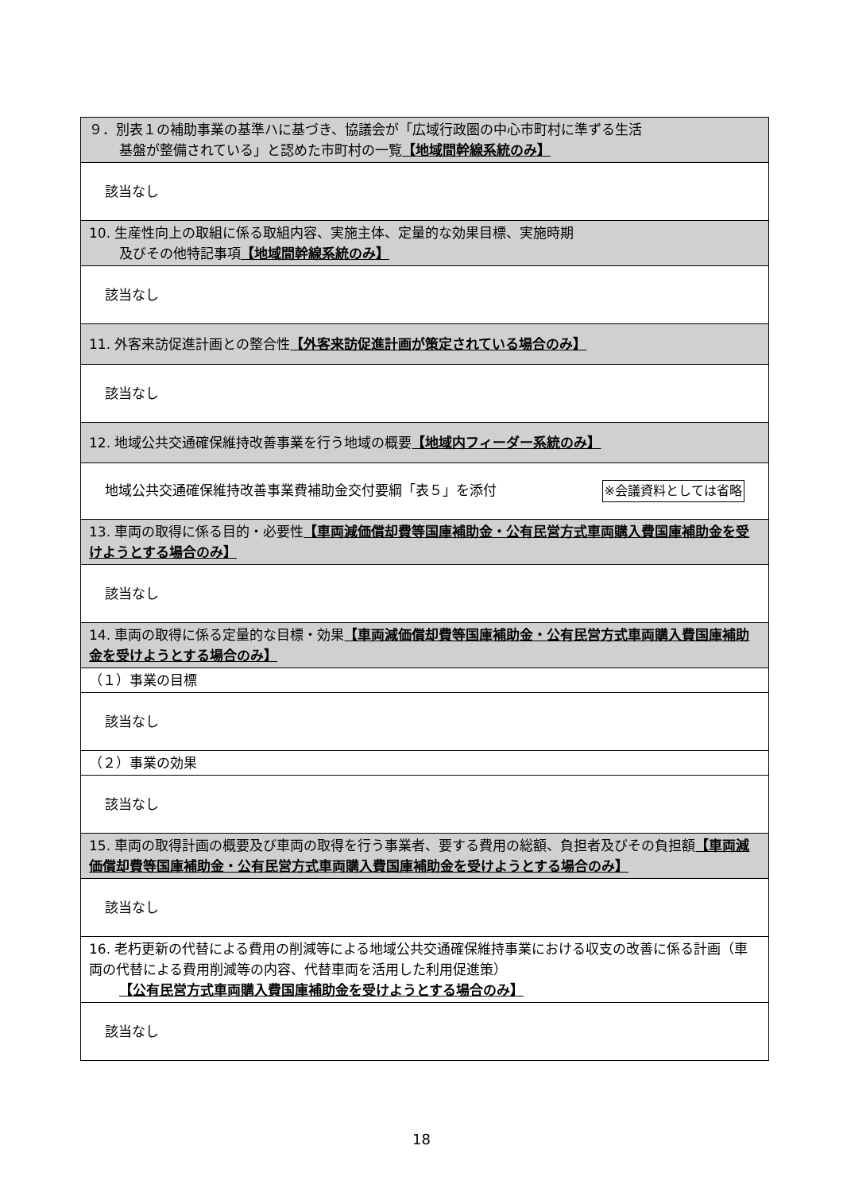| ９．別表１の補助事業の基準ハに基づき、協議会が「広域行政圏の中心市町村に準ずる生活 基盤が整備されている」と認めた市町村の一覧 【地域間幹線系統のみ】 |
| 該当なし |
| 10. 生産性向上の取組に係る取組内容、実施主体、定量的な効果目標、実施時期 及びその他特記事項 【地域間幹線系統のみ】 |
| 該当なし |
| 11. 外客来訪促進計画との整合性 【外客来訪促進計画が策定されている場合のみ】 |
| 該当なし |
| 12. 地域公共交通確保維持改善事業を行う地域の概要 【地域内フィーダー系統のみ】 |
| 地域公共交通確保維持改善事業費補助金交付要綱「表５」を添付 ※会議資料としては省略 |
| 13. 車両の取得に係る目的・必要性 【車両減価償却費等国庫補助金・公有民営方式車両購入費国庫補助金を受けようとする場合のみ】 |
| 該当なし |
| 14. 車両の取得に係る定量的な目標・効果 【車両減価償却費等国庫補助金・公有民営方式車両購入費国庫補助金を受けようとする場合のみ】 |
| （１）事業の目標 |
| 該当なし |
| （２）事業の効果 |
| 該当なし |
| 15. 車両の取得計画の概要及び車両の取得を行う事業者、要する費用の総額、負担者及びその負担額 【車両減価償却費等国庫補助金・公有民営方式車両購入費国庫補助金を受けようとする場合のみ】 |
| 該当なし |
| 16. 老朽更新の代替による費用の削減等による地域公共交通確保維持事業における収支の改善に係る計画（車両の代替による費用削減等の内容、代替車両を活用した利用促進策） 【公有民営方式車両購入費国庫補助金を受けようとする場合のみ】 |
| 該当なし |
18